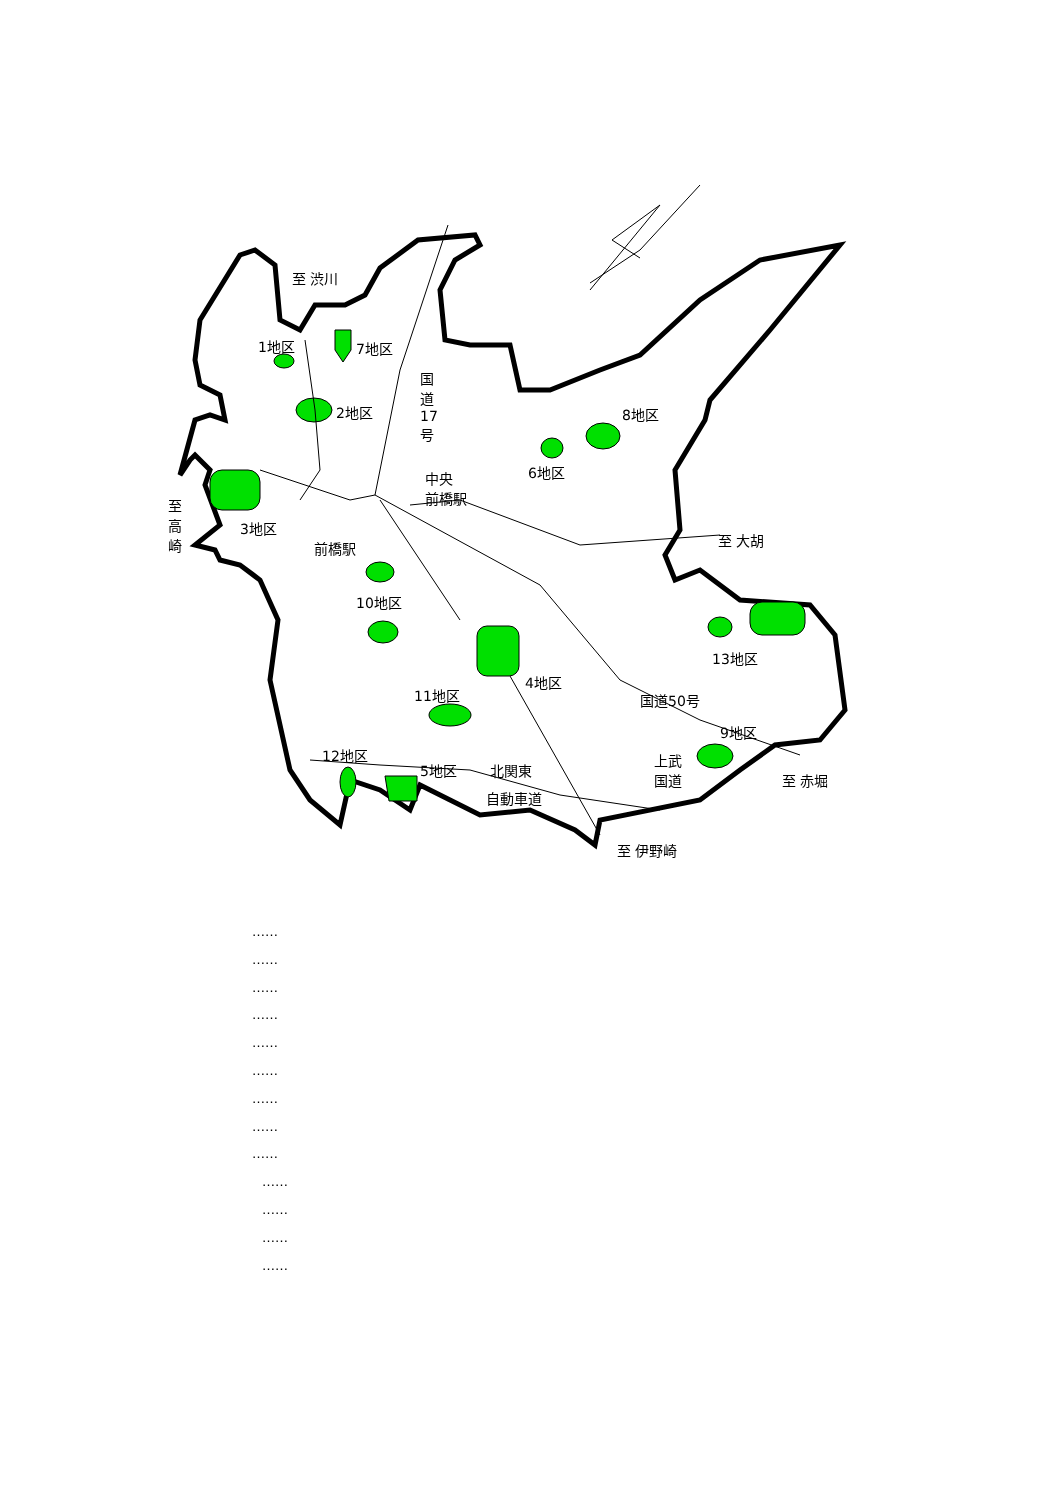至 渋川
1地区 7地区
2地区
国道17号
8地区
6地区
中央
前橋駅
至高崎
3地区
至 大胡
前橋駅
10地区
13地区
4地区
11地区 国道50号
9地区
12地区
5地区 北関東
上武
国道
至 赤堀
自動車道
至 伊野崎
……
……
……
……
……
……
……
……
……
……
……
……
……